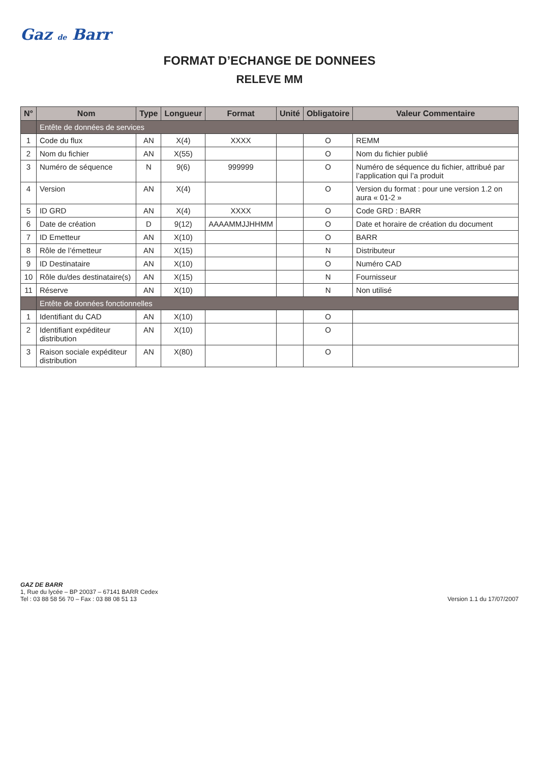Gaz de Barr
FORMAT D’ECHANGE DE DONNEES
RELEVE MM
| N° | Nom | Type | Longueur | Format | Unité | Obligatoire | Valeur Commentaire |
| --- | --- | --- | --- | --- | --- | --- | --- |
| | Entête de données de services | | | | | | |
| 1 | Code du flux | AN | X(4) | XXXX | | O | REMM |
| 2 | Nom du fichier | AN | X(55) | | | O | Nom du fichier publié |
| 3 | Numéro de séquence | N | 9(6) | 999999 | | O | Numéro de séquence du fichier, attribué par l’application qui l’a produit |
| 4 | Version | AN | X(4) | | | O | Version du format : pour une version 1.2 on aura « 01-2 » |
| 5 | ID GRD | AN | X(4) | XXXX | | O | Code GRD : BARR |
| 6 | Date de création | D | 9(12) | AAAAMMJJHHMM | | O | Date et horaire de création du document |
| 7 | ID Emetteur | AN | X(10) | | | O | BARR |
| 8 | Rôle de l’émetteur | AN | X(15) | | | N | Distributeur |
| 9 | ID Destinataire | AN | X(10) | | | O | Numéro CAD |
| 10 | Rôle du/des destinataire(s) | AN | X(15) | | | N | Fournisseur |
| 11 | Réserve | AN | X(10) | | | N | Non utilisé |
| | Entête de données fonctionnelles | | | | | | |
| 1 | Identifiant du CAD | AN | X(10) | | | O | |
| 2 | Identifiant expéditeur distribution | AN | X(10) | | | O | |
| 3 | Raison sociale expéditeur distribution | AN | X(80) | | | O | |
GAZ DE BARR
1, Rue du lycée – BP 20037 – 67141 BARR Cedex
Tel : 03 88 58 56 70 – Fax : 03 88 08 51 13
Version 1.1 du 17/07/2007